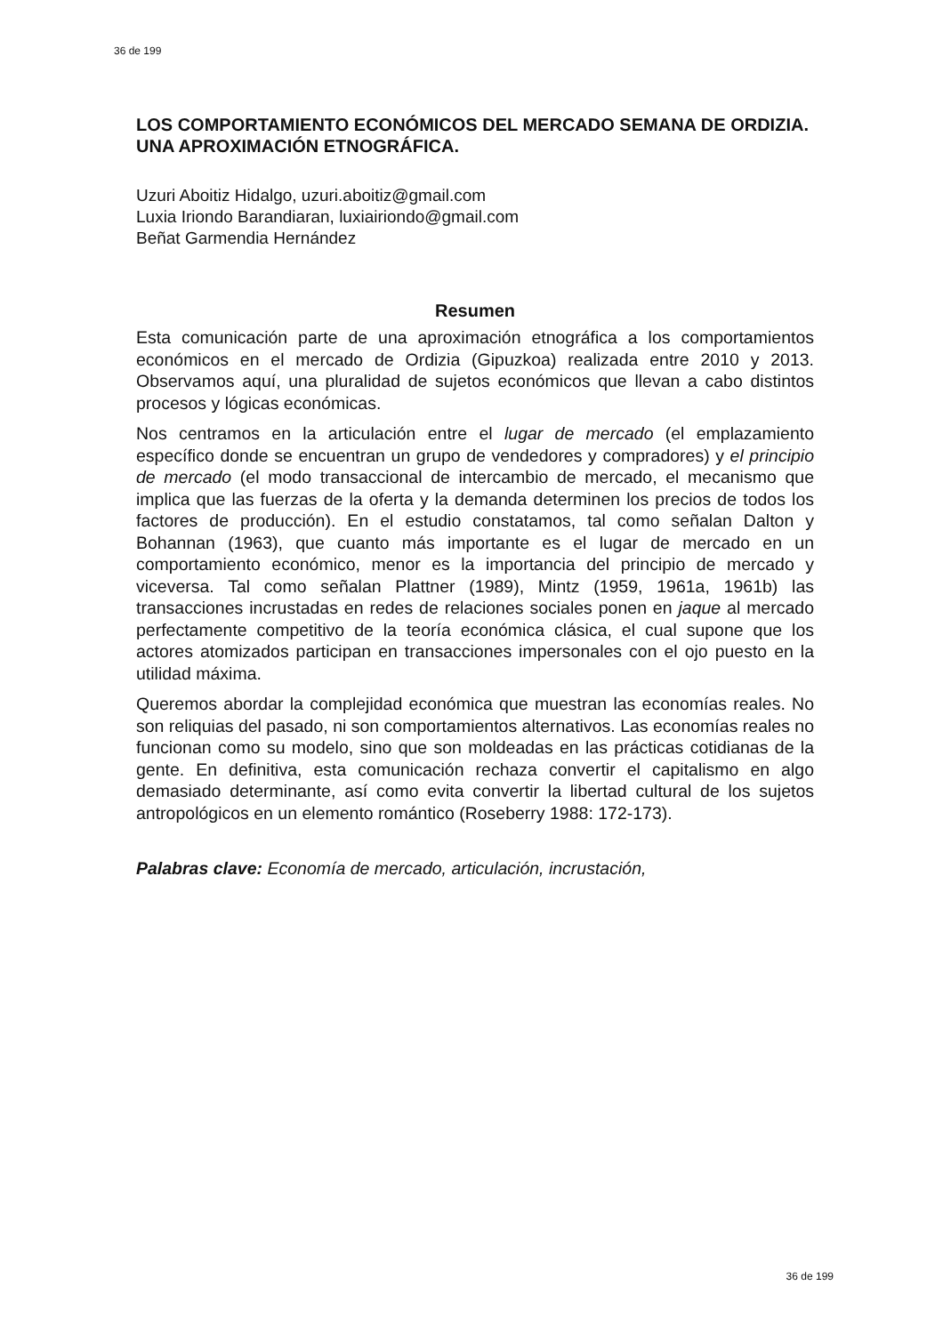36 de 199
LOS COMPORTAMIENTO ECONÓMICOS DEL MERCADO SEMANA DE ORDIZIA.
UNA APROXIMACIÓN ETNOGRÁFICA.
Uzuri Aboitiz Hidalgo, uzuri.aboitiz@gmail.com
Luxia Iriondo Barandiaran, luxiairiondo@gmail.com
Beñat Garmendia Hernández
Resumen
Esta comunicación parte de una aproximación etnográfica a los comportamientos económicos en el mercado de Ordizia (Gipuzkoa) realizada entre 2010 y 2013. Observamos aquí, una pluralidad de sujetos económicos que llevan a cabo distintos procesos y lógicas económicas.
Nos centramos en la articulación entre el lugar de mercado (el emplazamiento específico donde se encuentran un grupo de vendedores y compradores) y el principio de mercado (el modo transaccional de intercambio de mercado, el mecanismo que implica que las fuerzas de la oferta y la demanda determinen los precios de todos los factores de producción). En el estudio constatamos, tal como señalan Dalton y Bohannan (1963), que cuanto más importante es el lugar de mercado en un comportamiento económico, menor es la importancia del principio de mercado y viceversa. Tal como señalan Plattner (1989), Mintz (1959, 1961a, 1961b) las transacciones incrustadas en redes de relaciones sociales ponen en jaque al mercado perfectamente competitivo de la teoría económica clásica, el cual supone que los actores atomizados participan en transacciones impersonales con el ojo puesto en la utilidad máxima.
Queremos abordar la complejidad económica que muestran las economías reales. No son reliquias del pasado, ni son comportamientos alternativos. Las economías reales no funcionan como su modelo, sino que son moldeadas en las prácticas cotidianas de la gente. En definitiva, esta comunicación rechaza convertir el capitalismo en algo demasiado determinante, así como evita convertir la libertad cultural de los sujetos antropológicos en un elemento romántico (Roseberry 1988: 172-173).
Palabras clave: Economía de mercado, articulación, incrustación,
36 de 199